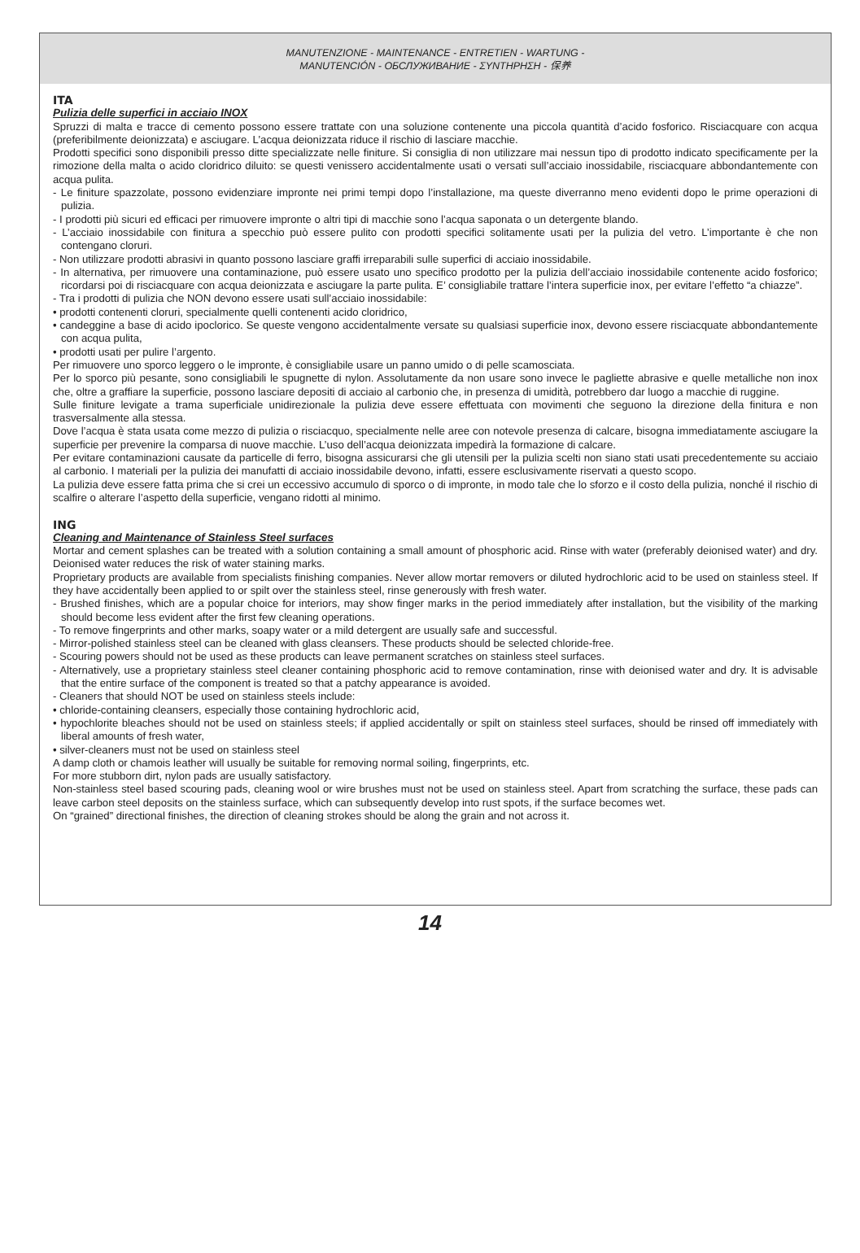MANUTENZIONE - MAINTENANCE - ENTRETIEN - WARTUNG -
MANUTENCIÓN - ОБСЛУЖИВАНИЕ - ΣΥΝΤΗΡΗΣΗ - 保养
ITA
Pulizia delle superfici in acciaio INOX
Spruzzi di malta e tracce di cemento possono essere trattate con una soluzione contenente una piccola quantità d’acido fosforico. Risciacquare con acqua (preferibilmente deionizzata) e asciugare. L’acqua deionizzata riduce il rischio di lasciare macchie.
Prodotti specifici sono disponibili presso ditte specializzate nelle finiture. Si consiglia di non utilizzare mai nessun tipo di prodotto indicato specificamente per la rimozione della malta o acido cloridrico diluito: se questi venissero accidentalmente usati o versati sull’acciaio inossidabile, risciacquare abbondantemente con acqua pulita.
- Le finiture spazzolate, possono evidenziare impronte nei primi tempi dopo l’installazione, ma queste diverranno meno evidenti dopo le prime operazioni di pulizia.
- I prodotti più sicuri ed efficaci per rimuovere impronte o altri tipi di macchie sono l’acqua saponata o un detergente blando.
- L’acciaio inossidabile con finitura a specchio può essere pulito con prodotti specifici solitamente usati per la pulizia del vetro. L’importante è che non contengano cloruri.
- Non utilizzare prodotti abrasivi in quanto possono lasciare graffi irreparabili sulle superfici di acciaio inossidabile.
- In alternativa, per rimuovere una contaminazione, può essere usato uno specifico prodotto per la pulizia dell’acciaio inossidabile contenente acido fosforico; ricordarsi poi di risciacquare con acqua deionizzata e asciugare la parte pulita. E’ consigliabile trattare l’intera superficie inox, per evitare l’effetto “a chiazze”.
- Tra i prodotti di pulizia che NON devono essere usati sull’acciaio inossidabile:
• prodotti contenenti cloruri, specialmente quelli contenenti acido cloridrico,
• candeggine a base di acido ipoclorico. Se queste vengono accidentalmente versate su qualsiasi superficie inox, devono essere risciacquate abbondantemente con acqua pulita,
• prodotti usati per pulire l’argento.
Per rimuovere uno sporco leggero o le impronte, è consigliabile usare un panno umido o di pelle scamosciata.
Per lo sporco più pesante, sono consigliabili le spugnette di nylon. Assolutamente da non usare sono invece le pagliette abrasive e quelle metalliche non inox che, oltre a graffiare la superficie, possono lasciare depositi di acciaio al carbonio che, in presenza di umidità, potrebbero dar luogo a macchie di ruggine.
Sulle finiture levigate a trama superficiale unidirezionale la pulizia deve essere effettuata con movimenti che seguono la direzione della finitura e non trasversalmente alla stessa.
Dove l’acqua è stata usata come mezzo di pulizia o risciacquo, specialmente nelle aree con notevole presenza di calcare, bisogna immediatamente asciugare la superficie per prevenire la comparsa di nuove macchie. L’uso dell’acqua deionizzata impedirà la formazione di calcare.
Per evitare contaminazioni causate da particelle di ferro, bisogna assicurarsi che gli utensili per la pulizia scelti non siano stati usati precedentemente su acciaio al carbonio. I materiali per la pulizia dei manufatti di acciaio inossidabile devono, infatti, essere esclusivamente riservati a questo scopo.
La pulizia deve essere fatta prima che si crei un eccessivo accumulo di sporco o di impronte, in modo tale che lo sforzo e il costo della pulizia, nonché il rischio di scalfire o alterare l’aspetto della superficie, vengano ridotti al minimo.
ING
Cleaning and Maintenance of Stainless Steel surfaces
Mortar and cement splashes can be treated with a solution containing a small amount of phosphoric acid. Rinse with water (preferably deionised water) and dry. Deionised water reduces the risk of water staining marks.
Proprietary products are available from specialists finishing companies. Never allow mortar removers or diluted hydrochloric acid to be used on stainless steel. If they have accidentally been applied to or spilt over the stainless steel, rinse generously with fresh water.
- Brushed finishes, which are a popular choice for interiors, may show finger marks in the period immediately after installation, but the visibility of the marking should become less evident after the first few cleaning operations.
- To remove fingerprints and other marks, soapy water or a mild detergent are usually safe and successful.
- Mirror-polished stainless steel can be cleaned with glass cleansers. These products should be selected chloride-free.
- Scouring powers should not be used as these products can leave permanent scratches on stainless steel surfaces.
- Alternatively, use a proprietary stainless steel cleaner containing phosphoric acid to remove contamination, rinse with deionised water and dry. It is advisable that the entire surface of the component is treated so that a patchy appearance is avoided.
- Cleaners that should NOT be used on stainless steels include:
• chloride-containing cleansers, especially those containing hydrochloric acid,
• hypochlorite bleaches should not be used on stainless steels; if applied accidentally or spilt on stainless steel surfaces, should be rinsed off immediately with liberal amounts of fresh water,
• silver-cleaners must not be used on stainless steel
A damp cloth or chamois leather will usually be suitable for removing normal soiling, fingerprints, etc.
For more stubborn dirt, nylon pads are usually satisfactory.
Non-stainless steel based scouring pads, cleaning wool or wire brushes must not be used on stainless steel. Apart from scratching the surface, these pads can leave carbon steel deposits on the stainless surface, which can subsequently develop into rust spots, if the surface becomes wet.
On “grained” directional finishes, the direction of cleaning strokes should be along the grain and not across it.
14